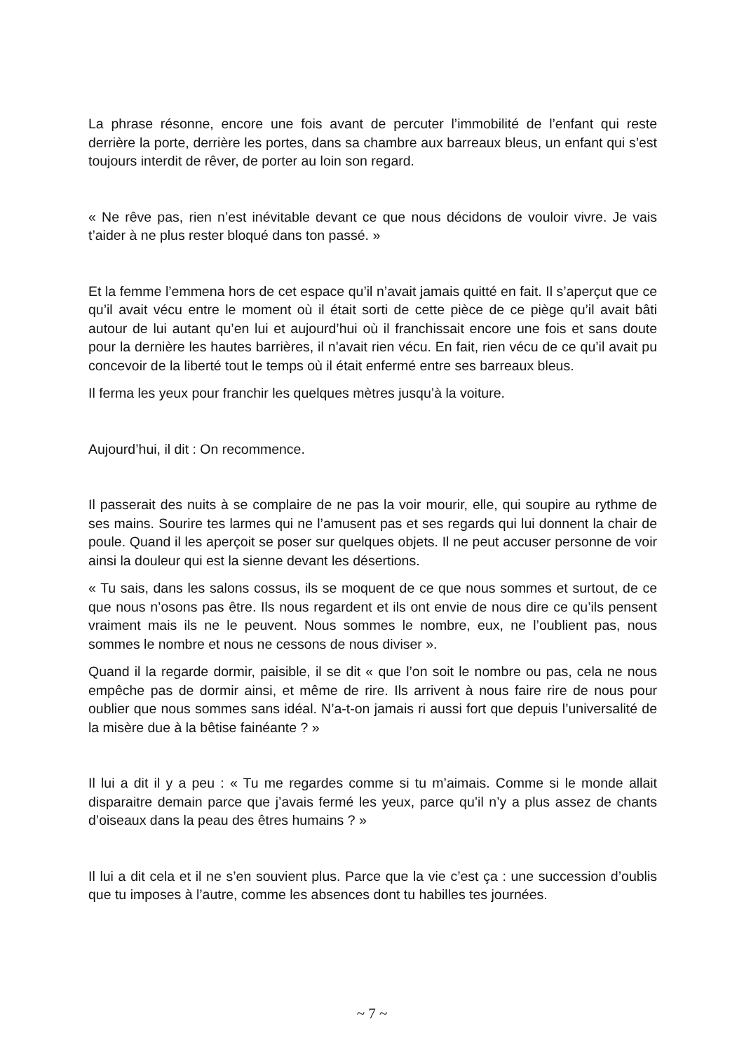La phrase résonne, encore une fois avant de percuter l’immobilité de l’enfant qui reste derrière la porte, derrière les portes, dans sa chambre aux barreaux bleus, un enfant qui s’est toujours interdit de rêver, de porter au loin son regard.
« Ne rêve pas, rien n’est inévitable devant ce que nous décidons de vouloir vivre. Je vais t’aider à ne plus rester bloqué dans ton passé. »
Et la femme l’emmena hors de cet espace qu’il n’avait jamais quitté en fait. Il s’aperçut que ce qu’il avait vécu entre le moment où il était sorti de cette pièce de ce piège qu’il avait bâti autour de lui autant qu’en lui et aujourd’hui où il franchissait encore une fois et sans doute pour la dernière les hautes barrières, il n’avait rien vécu. En fait, rien vécu de ce qu’il avait pu concevoir de la liberté tout le temps où il était enfermé entre ses barreaux bleus.
Il ferma les yeux pour franchir les quelques mètres jusqu’à la voiture.
Aujourd’hui, il dit : On recommence.
Il passerait des nuits à se complaire de ne pas la voir mourir, elle, qui soupire au rythme de ses mains. Sourire tes larmes qui ne l’amusent pas et ses regards qui lui donnent la chair de poule. Quand il les aperçoit se poser sur quelques objets. Il ne peut accuser personne de voir ainsi la douleur qui est la sienne devant les désertions.
« Tu sais, dans les salons cossus, ils se moquent de ce que nous sommes et surtout, de ce que nous n’osons pas être. Ils nous regardent et ils ont envie de nous dire ce qu’ils pensent vraiment mais ils ne le peuvent. Nous sommes le nombre, eux, ne l’oublient pas, nous sommes le nombre et nous ne cessons de nous diviser ».
Quand il la regarde dormir, paisible, il se dit « que l’on soit le nombre ou pas, cela ne nous empêche pas de dormir ainsi, et même de rire. Ils arrivent à nous faire rire de nous pour oublier que nous sommes sans idéal. N’a-t-on jamais ri aussi fort que depuis l’universalité de la misère due à la bêtise fainéante ? »
Il lui a dit il y a peu : « Tu me regardes comme si tu m’aimais. Comme si le monde allait disparaitre demain parce que j’avais fermé les yeux, parce qu’il n’y a plus assez de chants d’oiseaux dans la peau des êtres humains ? »
Il lui a dit cela et il ne s’en souvient plus. Parce que la vie c’est ça : une succession d’oublis que tu imposes à l’autre, comme les absences dont tu habilles tes journées.
~ 7 ~